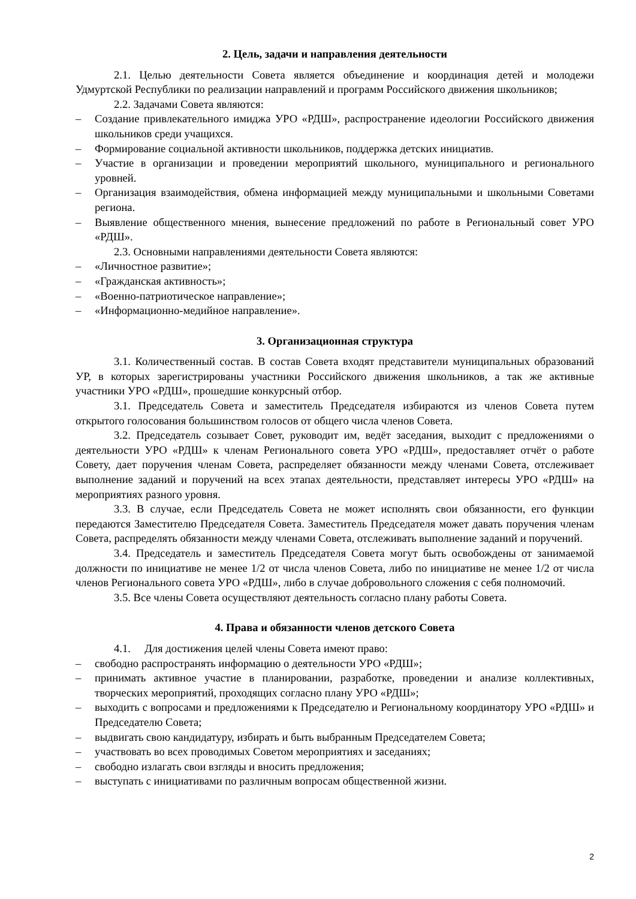2. Цель, задачи и направления деятельности
2.1. Целью деятельности Совета является объединение и координация детей и молодежи Удмуртской Республики по реализации направлений и программ Российского движения школьников;
2.2. Задачами Совета являются:
– Создание привлекательного имиджа УРО «РДШ», распространение идеологии Российского движения школьников среди учащихся.
– Формирование социальной активности школьников, поддержка детских инициатив.
– Участие в организации и проведении мероприятий школьного, муниципального и регионального уровней.
– Организация взаимодействия, обмена информацией между муниципальными и школьными Советами региона.
– Выявление общественного мнения, вынесение предложений по работе в Региональный совет УРО «РДШ».
2.3. Основными направлениями деятельности Совета являются:
– «Личностное развитие»;
– «Гражданская активность»;
– «Военно-патриотическое направление»;
– «Информационно-медийное направление».
3. Организационная структура
3.1. Количественный состав. В состав Совета входят представители муниципальных образований УР, в которых зарегистрированы участники Российского движения школьников, а так же активные участники УРО «РДШ», прошедшие конкурсный отбор.
3.1. Председатель Совета и заместитель Председателя избираются из членов Совета путем открытого голосования большинством голосов от общего числа членов Совета.
3.2. Председатель созывает Совет, руководит им, ведёт заседания, выходит с предложениями о деятельности УРО «РДШ» к членам Регионального совета УРО «РДШ», предоставляет отчёт о работе Совету, дает поручения членам Совета, распределяет обязанности между членами Совета, отслеживает выполнение заданий и поручений на всех этапах деятельности, представляет интересы УРО «РДШ» на мероприятиях разного уровня.
3.3. В случае, если Председатель Совета не может исполнять свои обязанности, его функции передаются Заместителю Председателя Совета. Заместитель Председателя может давать поручения членам Совета, распределять обязанности между членами Совета, отслеживать выполнение заданий и поручений.
3.4. Председатель и заместитель Председателя Совета могут быть освобождены от занимаемой должности по инициативе не менее 1/2 от числа членов Совета, либо по инициативе не менее 1/2 от числа членов Регионального совета УРО «РДШ», либо в случае добровольного сложения с себя полномочий.
3.5. Все члены Совета осуществляют деятельность согласно плану работы Совета.
4. Права и обязанности членов детского Совета
4.1. Для достижения целей члены Совета имеют право:
– свободно распространять информацию о деятельности УРО «РДШ»;
– принимать активное участие в планировании, разработке, проведении и анализе коллективных, творческих мероприятий, проходящих согласно плану УРО «РДШ»;
– выходить с вопросами и предложениями к Председателю и Региональному координатору УРО «РДШ» и Председателю Совета;
– выдвигать свою кандидатуру, избирать и быть выбранным Председателем Совета;
– участвовать во всех проводимых Советом мероприятиях и заседаниях;
– свободно излагать свои взгляды и вносить предложения;
– выступать с инициативами по различным вопросам общественной жизни.
2